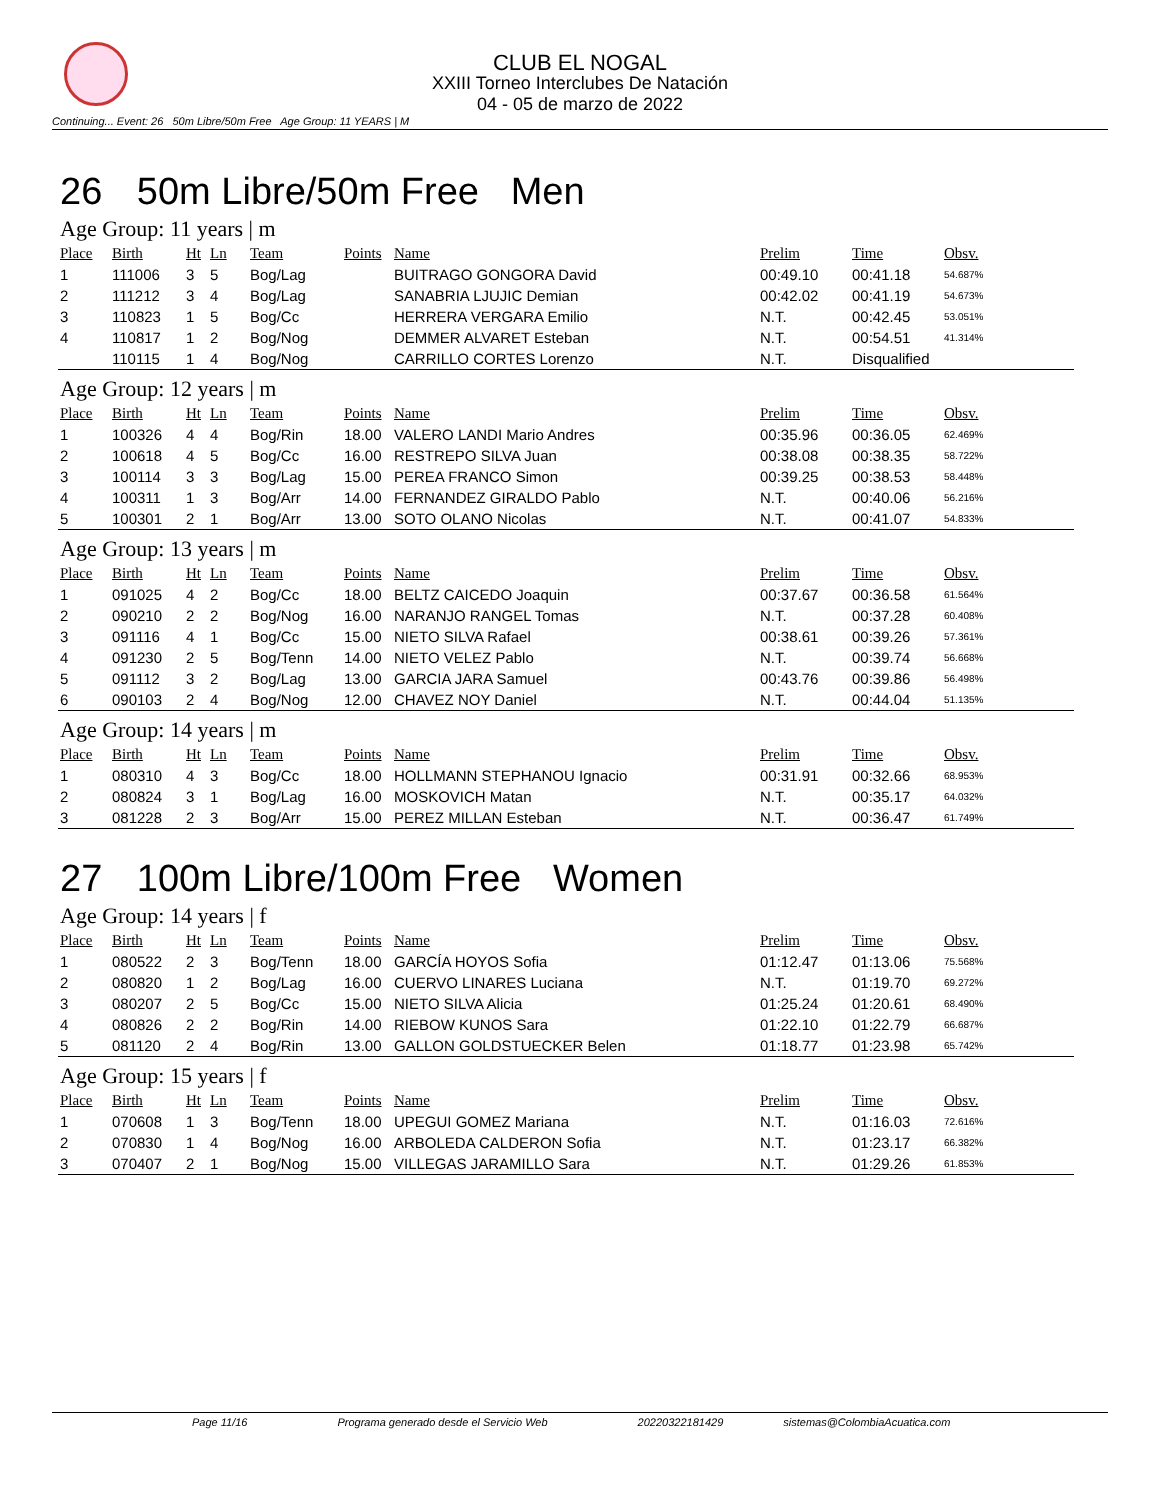CLUB EL NOGAL
XXIII Torneo Interclubes De Natación
04 - 05 de marzo de 2022
Continuing... Event: 26 50m Libre/50m Free Age Group: 11 YEARS | M
26 50m Libre/50m Free Men
Age Group: 11 years | m
| Place | Birth | Ht | Ln | Team | Points | Name | Prelim | Time | Obsv. |
| --- | --- | --- | --- | --- | --- | --- | --- | --- | --- |
| 1 | 111006 | 3 | 5 | Bog/Lag | | BUITRAGO GONGORA David | 00:49.10 | 00:41.18 | 54.687% |
| 2 | 111212 | 3 | 4 | Bog/Lag | | SANABRIA LJUJIC Demian | 00:42.02 | 00:41.19 | 54.673% |
| 3 | 110823 | 1 | 5 | Bog/Cc | | HERRERA VERGARA Emilio | N.T. | 00:42.45 | 53.051% |
| 4 | 110817 | 1 | 2 | Bog/Nog | | DEMMER ALVARET Esteban | N.T. | 00:54.51 | 41.314% |
| | 110115 | 1 | 4 | Bog/Nog | | CARRILLO CORTES Lorenzo | N.T. | Disqualified | |
Age Group: 12 years | m
| Place | Birth | Ht | Ln | Team | Points | Name | Prelim | Time | Obsv. |
| --- | --- | --- | --- | --- | --- | --- | --- | --- | --- |
| 1 | 100326 | 4 | 4 | Bog/Rin | 18.00 | VALERO LANDI Mario Andres | 00:35.96 | 00:36.05 | 62.469% |
| 2 | 100618 | 4 | 5 | Bog/Cc | 16.00 | RESTREPO SILVA Juan | 00:38.08 | 00:38.35 | 58.722% |
| 3 | 100114 | 3 | 3 | Bog/Lag | 15.00 | PEREA FRANCO Simon | 00:39.25 | 00:38.53 | 58.448% |
| 4 | 100311 | 1 | 3 | Bog/Arr | 14.00 | FERNANDEZ GIRALDO Pablo | N.T. | 00:40.06 | 56.216% |
| 5 | 100301 | 2 | 1 | Bog/Arr | 13.00 | SOTO OLANO Nicolas | N.T. | 00:41.07 | 54.833% |
Age Group: 13 years | m
| Place | Birth | Ht | Ln | Team | Points | Name | Prelim | Time | Obsv. |
| --- | --- | --- | --- | --- | --- | --- | --- | --- | --- |
| 1 | 091025 | 4 | 2 | Bog/Cc | 18.00 | BELTZ CAICEDO Joaquin | 00:37.67 | 00:36.58 | 61.564% |
| 2 | 090210 | 2 | 2 | Bog/Nog | 16.00 | NARANJO RANGEL Tomas | N.T. | 00:37.28 | 60.408% |
| 3 | 091116 | 4 | 1 | Bog/Cc | 15.00 | NIETO SILVA Rafael | 00:38.61 | 00:39.26 | 57.361% |
| 4 | 091230 | 2 | 5 | Bog/Tenn | 14.00 | NIETO VELEZ Pablo | N.T. | 00:39.74 | 56.668% |
| 5 | 091112 | 3 | 2 | Bog/Lag | 13.00 | GARCIA JARA Samuel | 00:43.76 | 00:39.86 | 56.498% |
| 6 | 090103 | 2 | 4 | Bog/Nog | 12.00 | CHAVEZ NOY Daniel | N.T. | 00:44.04 | 51.135% |
Age Group: 14 years | m
| Place | Birth | Ht | Ln | Team | Points | Name | Prelim | Time | Obsv. |
| --- | --- | --- | --- | --- | --- | --- | --- | --- | --- |
| 1 | 080310 | 4 | 3 | Bog/Cc | 18.00 | HOLLMANN STEPHANOU Ignacio | 00:31.91 | 00:32.66 | 68.953% |
| 2 | 080824 | 3 | 1 | Bog/Lag | 16.00 | MOSKOVICH Matan | N.T. | 00:35.17 | 64.032% |
| 3 | 081228 | 2 | 3 | Bog/Arr | 15.00 | PEREZ MILLAN Esteban | N.T. | 00:36.47 | 61.749% |
27 100m Libre/100m Free Women
Age Group: 14 years | f
| Place | Birth | Ht | Ln | Team | Points | Name | Prelim | Time | Obsv. |
| --- | --- | --- | --- | --- | --- | --- | --- | --- | --- |
| 1 | 080522 | 2 | 3 | Bog/Tenn | 18.00 | GARCÍA HOYOS Sofia | 01:12.47 | 01:13.06 | 75.568% |
| 2 | 080820 | 1 | 2 | Bog/Lag | 16.00 | CUERVO LINARES Luciana | N.T. | 01:19.70 | 69.272% |
| 3 | 080207 | 2 | 5 | Bog/Cc | 15.00 | NIETO SILVA Alicia | 01:25.24 | 01:20.61 | 68.490% |
| 4 | 080826 | 2 | 2 | Bog/Rin | 14.00 | RIEBOW KUNOS Sara | 01:22.10 | 01:22.79 | 66.687% |
| 5 | 081120 | 2 | 4 | Bog/Rin | 13.00 | GALLON GOLDSTUECKER Belen | 01:18.77 | 01:23.98 | 65.742% |
Age Group: 15 years | f
| Place | Birth | Ht | Ln | Team | Points | Name | Prelim | Time | Obsv. |
| --- | --- | --- | --- | --- | --- | --- | --- | --- | --- |
| 1 | 070608 | 1 | 3 | Bog/Tenn | 18.00 | UPEGUI GOMEZ Mariana | N.T. | 01:16.03 | 72.616% |
| 2 | 070830 | 1 | 4 | Bog/Nog | 16.00 | ARBOLEDA CALDERON Sofia | N.T. | 01:23.17 | 66.382% |
| 3 | 070407 | 2 | 1 | Bog/Nog | 15.00 | VILLEGAS JARAMILLO Sara | N.T. | 01:29.26 | 61.853% |
Page 11/16 Programa generado desde el Servicio Web 20220322181429 sistemas@ColombiaAcuatica.com